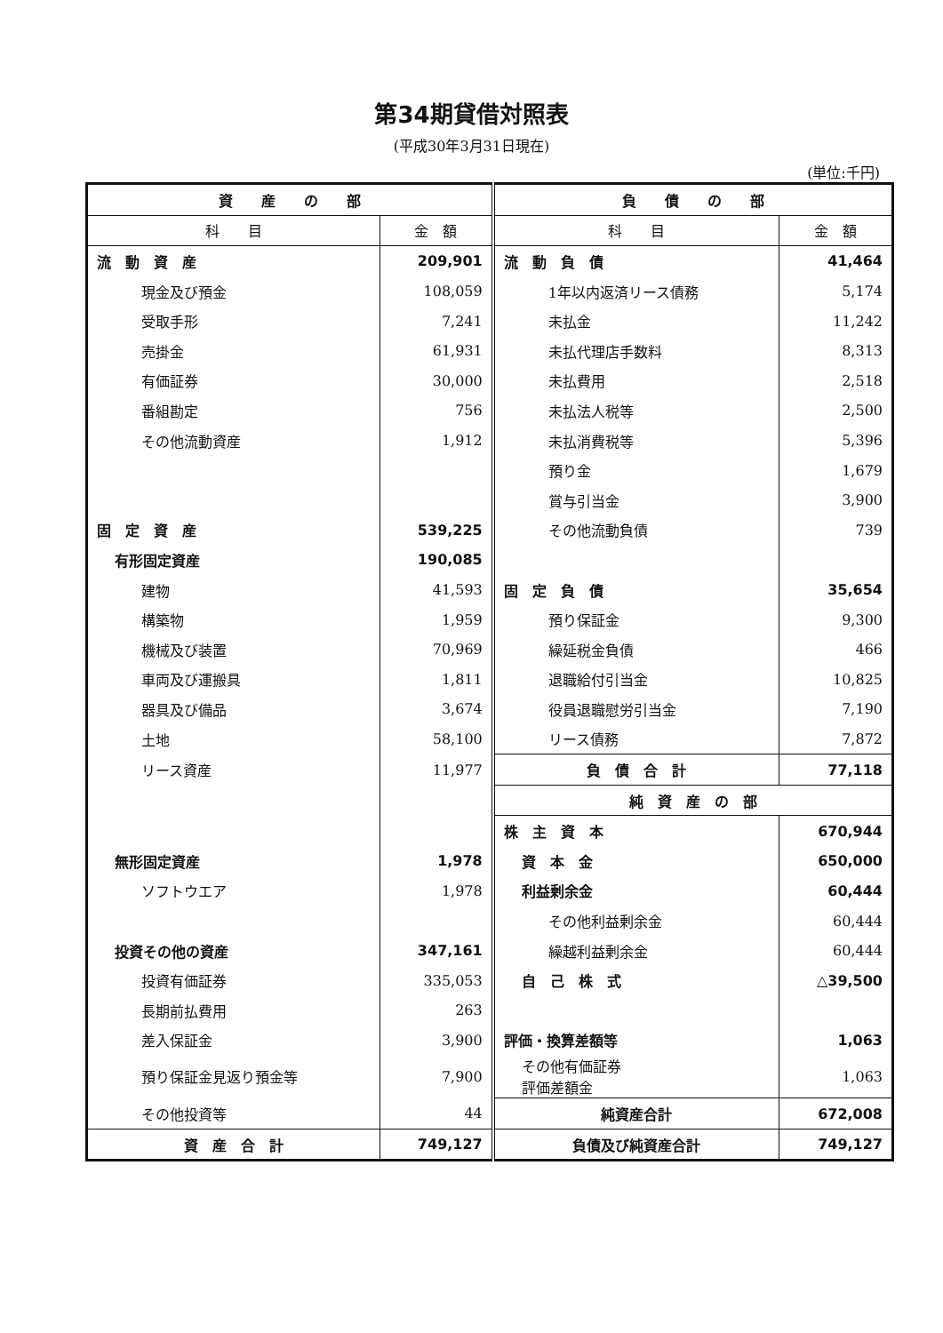第34期貸借対照表
(平成30年3月31日現在)
(単位:千円)
| 資 産 の 部 | | 負 債 の 部 | |
| --- | --- | --- | --- |
| 科 目 | 金 額 | 科 目 | 金 額 |
| 流 動 資 産 | 209,901 | 流 動 負 債 | 41,464 |
| 現金及び預金 | 108,059 | 1年以内返済リース債務 | 5,174 |
| 受取手形 | 7,241 | 未払金 | 11,242 |
| 売掛金 | 61,931 | 未払代理店手数料 | 8,313 |
| 有価証券 | 30,000 | 未払費用 | 2,518 |
| 番組勘定 | 756 | 未払法人税等 | 2,500 |
| その他流動資産 | 1,912 | 未払消費税等 | 5,396 |
| | | 預り金 | 1,679 |
| | | 賞与引当金 | 3,900 |
| 固 定 資 産 | 539,225 | その他流動負債 | 739 |
| 有形固定資産 | 190,085 | | |
| 建物 | 41,593 | 固 定 負 債 | 35,654 |
| 構築物 | 1,959 | 預り保証金 | 9,300 |
| 機械及び装置 | 70,969 | 繰延税金負債 | 466 |
| 車両及び運搬具 | 1,811 | 退職給付引当金 | 10,825 |
| 器具及び備品 | 3,674 | 役員退職慰労引当金 | 7,190 |
| 土地 | 58,100 | リース債務 | 7,872 |
| リース資産 | 11,977 | 負 債 合 計 | 77,118 |
| | | 純 資 産 の 部 | |
| | | 株 主 資 本 | 670,944 |
| 無形固定資産 | 1,978 | 資 本 金 | 650,000 |
| ソフトウエア | 1,978 | 利益剰余金 | 60,444 |
| | | その他利益剰余金 | 60,444 |
| 投資その他の資産 | 347,161 | 繰越利益剰余金 | 60,444 |
| 投資有価証券 | 335,053 | 自 己 株 式 | △39,500 |
| 長期前払費用 | 263 | | |
| 差入保証金 | 3,900 | 評価・換算差額等 | 1,063 |
| 預り保証金見返り預金等 | 7,900 | その他有価証券 評価差額金 | 1,063 |
| その他投資等 | 44 | 純資産合計 | 672,008 |
| 資 産 合 計 | 749,127 | 負債及び純資産合計 | 749,127 |